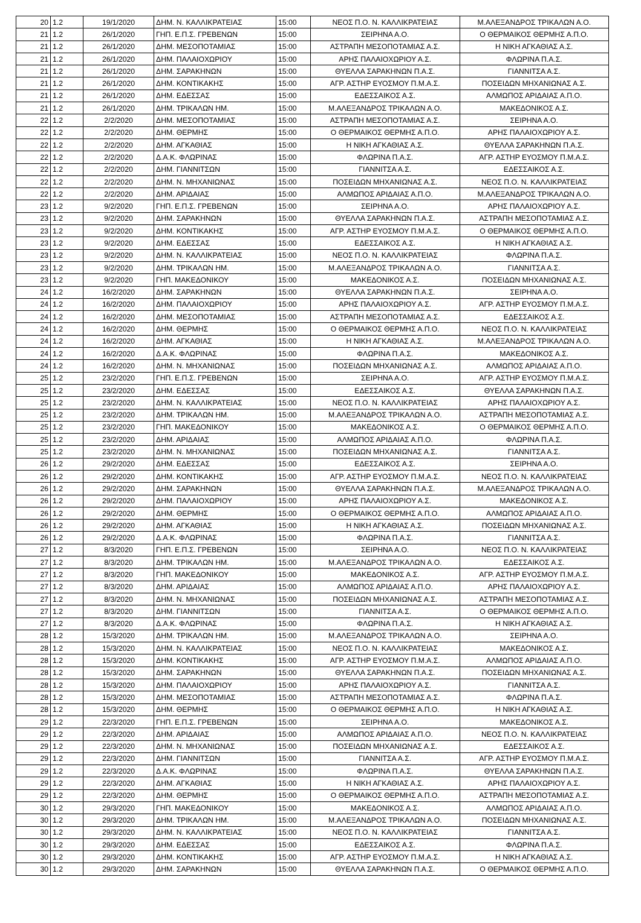| 20 | 1.2 | 19/1/2020 | ΔΗΜ. Ν. ΚΑΛΛΙΚΡΑΤΕΙΑΣ | 15:00 | ΝΕΟΣ Π.Ο. Ν. ΚΑΛΛΙΚΡΑΤΕΙΑΣ | Μ.ΑΛΕΞΑΝΔΡΟΣ ΤΡΙΚΑΛΩΝ Α.Ο. |
| 21 | 1.2 | 26/1/2020 | ΓΗΠ. Ε.Π.Σ. ΓΡΕΒΕΝΩΝ | 15:00 | ΣΕΙΡΗΝΑ Α.Ο. | Ο ΘΕΡΜΑΙΚΟΣ ΘΕΡΜΗΣ Α.Π.Ο. |
| 21 | 1.2 | 26/1/2020 | ΔΗΜ. ΜΕΣΟΠΟΤΑΜΙΑΣ | 15:00 | ΑΣΤΡΑΠΗ ΜΕΣΟΠΟΤΑΜΙΑΣ Α.Σ. | Η ΝΙΚΗ ΑΓΚΑΘΙΑΣ Α.Σ. |
| 21 | 1.2 | 26/1/2020 | ΔΗΜ. ΠΑΛΑΙΟΧΩΡΙΟΥ | 15:00 | ΑΡΗΣ ΠΑΛΑΙΟΧΩΡΙΟΥ Α.Σ. | ΦΛΩΡΙΝΑ Π.Α.Σ. |
| 21 | 1.2 | 26/1/2020 | ΔΗΜ. ΣΑΡΑΚΗΝΩΝ | 15:00 | ΘΥΕΛΛΑ ΣΑΡΑΚΗΝΩΝ Π.Α.Σ. | ΓΙΑΝΝΙΤΣΑ Α.Σ. |
| 21 | 1.2 | 26/1/2020 | ΔΗΜ. ΚΟΝΤΙΚΑΚΗΣ | 15:00 | ΑΓΡ. ΑΣΤΗΡ ΕΥΟΣΜΟΥ Π.Μ.Α.Σ. | ΠΟΣΕΙΔΩΝ ΜΗΧΑΝΙΩΝΑΣ Α.Σ. |
| 21 | 1.2 | 26/1/2020 | ΔΗΜ. ΕΔΕΣΣΑΣ | 15:00 | ΕΔΕΣΣΑΙΚΟΣ Α.Σ. | ΑΛΜΩΠΟΣ ΑΡΙΔΑΙΑΣ Α.Π.Ο. |
| 21 | 1.2 | 26/1/2020 | ΔΗΜ. ΤΡΙΚΑΛΩΝ ΗΜ. | 15:00 | Μ.ΑΛΕΞΑΝΔΡΟΣ ΤΡΙΚΑΛΩΝ Α.Ο. | ΜΑΚΕΔΟΝΙΚΟΣ Α.Σ. |
| 22 | 1.2 | 2/2/2020 | ΔΗΜ. ΜΕΣΟΠΟΤΑΜΙΑΣ | 15:00 | ΑΣΤΡΑΠΗ ΜΕΣΟΠΟΤΑΜΙΑΣ Α.Σ. | ΣΕΙΡΗΝΑ Α.Ο. |
| 22 | 1.2 | 2/2/2020 | ΔΗΜ. ΘΕΡΜΗΣ | 15:00 | Ο ΘΕΡΜΑΙΚΟΣ ΘΕΡΜΗΣ Α.Π.Ο. | ΑΡΗΣ ΠΑΛΑΙΟΧΩΡΙΟΥ Α.Σ. |
| 22 | 1.2 | 2/2/2020 | ΔΗΜ. ΑΓΚΑΘΙΑΣ | 15:00 | Η ΝΙΚΗ ΑΓΚΑΘΙΑΣ Α.Σ. | ΘΥΕΛΛΑ ΣΑΡΑΚΗΝΩΝ Π.Α.Σ. |
| 22 | 1.2 | 2/2/2020 | Δ.Α.Κ. ΦΛΩΡΙΝΑΣ | 15:00 | ΦΛΩΡΙΝΑ Π.Α.Σ. | ΑΓΡ. ΑΣΤΗΡ ΕΥΟΣΜΟΥ Π.Μ.Α.Σ. |
| 22 | 1.2 | 2/2/2020 | ΔΗΜ. ΓΙΑΝΝΙΤΣΩΝ | 15:00 | ΓΙΑΝΝΙΤΣΑ Α.Σ. | ΕΔΕΣΣΑΙΚΟΣ Α.Σ. |
| 22 | 1.2 | 2/2/2020 | ΔΗΜ. Ν. ΜΗΧΑΝΙΩΝΑΣ | 15:00 | ΠΟΣΕΙΔΩΝ ΜΗΧΑΝΙΩΝΑΣ Α.Σ. | ΝΕΟΣ Π.Ο. Ν. ΚΑΛΛΙΚΡΑΤΕΙΑΣ |
| 22 | 1.2 | 2/2/2020 | ΔΗΜ. ΑΡΙΔΑΙΑΣ | 15:00 | ΑΛΜΩΠΟΣ ΑΡΙΔΑΙΑΣ Α.Π.Ο. | Μ.ΑΛΕΞΑΝΔΡΟΣ ΤΡΙΚΑΛΩΝ Α.Ο. |
| 23 | 1.2 | 9/2/2020 | ΓΗΠ. Ε.Π.Σ. ΓΡΕΒΕΝΩΝ | 15:00 | ΣΕΙΡΗΝΑ Α.Ο. | ΑΡΗΣ ΠΑΛΑΙΟΧΩΡΙΟΥ Α.Σ. |
| 23 | 1.2 | 9/2/2020 | ΔΗΜ. ΣΑΡΑΚΗΝΩΝ | 15:00 | ΘΥΕΛΛΑ ΣΑΡΑΚΗΝΩΝ Π.Α.Σ. | ΑΣΤΡΑΠΗ ΜΕΣΟΠΟΤΑΜΙΑΣ Α.Σ. |
| 23 | 1.2 | 9/2/2020 | ΔΗΜ. ΚΟΝΤΙΚΑΚΗΣ | 15:00 | ΑΓΡ. ΑΣΤΗΡ ΕΥΟΣΜΟΥ Π.Μ.Α.Σ. | Ο ΘΕΡΜΑΙΚΟΣ ΘΕΡΜΗΣ Α.Π.Ο. |
| 23 | 1.2 | 9/2/2020 | ΔΗΜ. ΕΔΕΣΣΑΣ | 15:00 | ΕΔΕΣΣΑΙΚΟΣ Α.Σ. | Η ΝΙΚΗ ΑΓΚΑΘΙΑΣ Α.Σ. |
| 23 | 1.2 | 9/2/2020 | ΔΗΜ. Ν. ΚΑΛΛΙΚΡΑΤΕΙΑΣ | 15:00 | ΝΕΟΣ Π.Ο. Ν. ΚΑΛΛΙΚΡΑΤΕΙΑΣ | ΦΛΩΡΙΝΑ Π.Α.Σ. |
| 23 | 1.2 | 9/2/2020 | ΔΗΜ. ΤΡΙΚΑΛΩΝ ΗΜ. | 15:00 | Μ.ΑΛΕΞΑΝΔΡΟΣ ΤΡΙΚΑΛΩΝ Α.Ο. | ΓΙΑΝΝΙΤΣΑ Α.Σ. |
| 23 | 1.2 | 9/2/2020 | ΓΗΠ. ΜΑΚΕΔΟΝΙΚΟΥ | 15:00 | ΜΑΚΕΔΟΝΙΚΟΣ Α.Σ. | ΠΟΣΕΙΔΩΝ ΜΗΧΑΝΙΩΝΑΣ Α.Σ. |
| 24 | 1.2 | 16/2/2020 | ΔΗΜ. ΣΑΡΑΚΗΝΩΝ | 15:00 | ΘΥΕΛΛΑ ΣΑΡΑΚΗΝΩΝ Π.Α.Σ. | ΣΕΙΡΗΝΑ Α.Ο. |
| 24 | 1.2 | 16/2/2020 | ΔΗΜ. ΠΑΛΑΙΟΧΩΡΙΟΥ | 15:00 | ΑΡΗΣ ΠΑΛΑΙΟΧΩΡΙΟΥ Α.Σ. | ΑΓΡ. ΑΣΤΗΡ ΕΥΟΣΜΟΥ Π.Μ.Α.Σ. |
| 24 | 1.2 | 16/2/2020 | ΔΗΜ. ΜΕΣΟΠΟΤΑΜΙΑΣ | 15:00 | ΑΣΤΡΑΠΗ ΜΕΣΟΠΟΤΑΜΙΑΣ Α.Σ. | ΕΔΕΣΣΑΙΚΟΣ Α.Σ. |
| 24 | 1.2 | 16/2/2020 | ΔΗΜ. ΘΕΡΜΗΣ | 15:00 | Ο ΘΕΡΜΑΙΚΟΣ ΘΕΡΜΗΣ Α.Π.Ο. | ΝΕΟΣ Π.Ο. Ν. ΚΑΛΛΙΚΡΑΤΕΙΑΣ |
| 24 | 1.2 | 16/2/2020 | ΔΗΜ. ΑΓΚΑΘΙΑΣ | 15:00 | Η ΝΙΚΗ ΑΓΚΑΘΙΑΣ Α.Σ. | Μ.ΑΛΕΞΑΝΔΡΟΣ ΤΡΙΚΑΛΩΝ Α.Ο. |
| 24 | 1.2 | 16/2/2020 | Δ.Α.Κ. ΦΛΩΡΙΝΑΣ | 15:00 | ΦΛΩΡΙΝΑ Π.Α.Σ. | ΜΑΚΕΔΟΝΙΚΟΣ Α.Σ. |
| 24 | 1.2 | 16/2/2020 | ΔΗΜ. Ν. ΜΗΧΑΝΙΩΝΑΣ | 15:00 | ΠΟΣΕΙΔΩΝ ΜΗΧΑΝΙΩΝΑΣ Α.Σ. | ΑΛΜΩΠΟΣ ΑΡΙΔΑΙΑΣ Α.Π.Ο. |
| 25 | 1.2 | 23/2/2020 | ΓΗΠ. Ε.Π.Σ. ΓΡΕΒΕΝΩΝ | 15:00 | ΣΕΙΡΗΝΑ Α.Ο. | ΑΓΡ. ΑΣΤΗΡ ΕΥΟΣΜΟΥ Π.Μ.Α.Σ. |
| 25 | 1.2 | 23/2/2020 | ΔΗΜ. ΕΔΕΣΣΑΣ | 15:00 | ΕΔΕΣΣΑΙΚΟΣ Α.Σ. | ΘΥΕΛΛΑ ΣΑΡΑΚΗΝΩΝ Π.Α.Σ. |
| 25 | 1.2 | 23/2/2020 | ΔΗΜ. Ν. ΚΑΛΛΙΚΡΑΤΕΙΑΣ | 15:00 | ΝΕΟΣ Π.Ο. Ν. ΚΑΛΛΙΚΡΑΤΕΙΑΣ | ΑΡΗΣ ΠΑΛΑΙΟΧΩΡΙΟΥ Α.Σ. |
| 25 | 1.2 | 23/2/2020 | ΔΗΜ. ΤΡΙΚΑΛΩΝ ΗΜ. | 15:00 | Μ.ΑΛΕΞΑΝΔΡΟΣ ΤΡΙΚΑΛΩΝ Α.Ο. | ΑΣΤΡΑΠΗ ΜΕΣΟΠΟΤΑΜΙΑΣ Α.Σ. |
| 25 | 1.2 | 23/2/2020 | ΓΗΠ. ΜΑΚΕΔΟΝΙΚΟΥ | 15:00 | ΜΑΚΕΔΟΝΙΚΟΣ Α.Σ. | Ο ΘΕΡΜΑΙΚΟΣ ΘΕΡΜΗΣ Α.Π.Ο. |
| 25 | 1.2 | 23/2/2020 | ΔΗΜ. ΑΡΙΔΑΙΑΣ | 15:00 | ΑΛΜΩΠΟΣ ΑΡΙΔΑΙΑΣ Α.Π.Ο. | ΦΛΩΡΙΝΑ Π.Α.Σ. |
| 25 | 1.2 | 23/2/2020 | ΔΗΜ. Ν. ΜΗΧΑΝΙΩΝΑΣ | 15:00 | ΠΟΣΕΙΔΩΝ ΜΗΧΑΝΙΩΝΑΣ Α.Σ. | ΓΙΑΝΝΙΤΣΑ Α.Σ. |
| 26 | 1.2 | 29/2/2020 | ΔΗΜ. ΕΔΕΣΣΑΣ | 15:00 | ΕΔΕΣΣΑΙΚΟΣ Α.Σ. | ΣΕΙΡΗΝΑ Α.Ο. |
| 26 | 1.2 | 29/2/2020 | ΔΗΜ. ΚΟΝΤΙΚΑΚΗΣ | 15:00 | ΑΓΡ. ΑΣΤΗΡ ΕΥΟΣΜΟΥ Π.Μ.Α.Σ. | ΝΕΟΣ Π.Ο. Ν. ΚΑΛΛΙΚΡΑΤΕΙΑΣ |
| 26 | 1.2 | 29/2/2020 | ΔΗΜ. ΣΑΡΑΚΗΝΩΝ | 15:00 | ΘΥΕΛΛΑ ΣΑΡΑΚΗΝΩΝ Π.Α.Σ. | Μ.ΑΛΕΞΑΝΔΡΟΣ ΤΡΙΚΑΛΩΝ Α.Ο. |
| 26 | 1.2 | 29/2/2020 | ΔΗΜ. ΠΑΛΑΙΟΧΩΡΙΟΥ | 15:00 | ΑΡΗΣ ΠΑΛΑΙΟΧΩΡΙΟΥ Α.Σ. | ΜΑΚΕΔΟΝΙΚΟΣ Α.Σ. |
| 26 | 1.2 | 29/2/2020 | ΔΗΜ. ΘΕΡΜΗΣ | 15:00 | Ο ΘΕΡΜΑΙΚΟΣ ΘΕΡΜΗΣ Α.Π.Ο. | ΑΛΜΩΠΟΣ ΑΡΙΔΑΙΑΣ Α.Π.Ο. |
| 26 | 1.2 | 29/2/2020 | ΔΗΜ. ΑΓΚΑΘΙΑΣ | 15:00 | Η ΝΙΚΗ ΑΓΚΑΘΙΑΣ Α.Σ. | ΠΟΣΕΙΔΩΝ ΜΗΧΑΝΙΩΝΑΣ Α.Σ. |
| 26 | 1.2 | 29/2/2020 | Δ.Α.Κ. ΦΛΩΡΙΝΑΣ | 15:00 | ΦΛΩΡΙΝΑ Π.Α.Σ. | ΓΙΑΝΝΙΤΣΑ Α.Σ. |
| 27 | 1.2 | 8/3/2020 | ΓΗΠ. Ε.Π.Σ. ΓΡΕΒΕΝΩΝ | 15:00 | ΣΕΙΡΗΝΑ Α.Ο. | ΝΕΟΣ Π.Ο. Ν. ΚΑΛΛΙΚΡΑΤΕΙΑΣ |
| 27 | 1.2 | 8/3/2020 | ΔΗΜ. ΤΡΙΚΑΛΩΝ ΗΜ. | 15:00 | Μ.ΑΛΕΞΑΝΔΡΟΣ ΤΡΙΚΑΛΩΝ Α.Ο. | ΕΔΕΣΣΑΙΚΟΣ Α.Σ. |
| 27 | 1.2 | 8/3/2020 | ΓΗΠ. ΜΑΚΕΔΟΝΙΚΟΥ | 15:00 | ΜΑΚΕΔΟΝΙΚΟΣ Α.Σ. | ΑΓΡ. ΑΣΤΗΡ ΕΥΟΣΜΟΥ Π.Μ.Α.Σ. |
| 27 | 1.2 | 8/3/2020 | ΔΗΜ. ΑΡΙΔΑΙΑΣ | 15:00 | ΑΛΜΩΠΟΣ ΑΡΙΔΑΙΑΣ Α.Π.Ο. | ΑΡΗΣ ΠΑΛΑΙΟΧΩΡΙΟΥ Α.Σ. |
| 27 | 1.2 | 8/3/2020 | ΔΗΜ. Ν. ΜΗΧΑΝΙΩΝΑΣ | 15:00 | ΠΟΣΕΙΔΩΝ ΜΗΧΑΝΙΩΝΑΣ Α.Σ. | ΑΣΤΡΑΠΗ ΜΕΣΟΠΟΤΑΜΙΑΣ Α.Σ. |
| 27 | 1.2 | 8/3/2020 | ΔΗΜ. ΓΙΑΝΝΙΤΣΩΝ | 15:00 | ΓΙΑΝΝΙΤΣΑ Α.Σ. | Ο ΘΕΡΜΑΙΚΟΣ ΘΕΡΜΗΣ Α.Π.Ο. |
| 27 | 1.2 | 8/3/2020 | Δ.Α.Κ. ΦΛΩΡΙΝΑΣ | 15:00 | ΦΛΩΡΙΝΑ Π.Α.Σ. | Η ΝΙΚΗ ΑΓΚΑΘΙΑΣ Α.Σ. |
| 28 | 1.2 | 15/3/2020 | ΔΗΜ. ΤΡΙΚΑΛΩΝ ΗΜ. | 15:00 | Μ.ΑΛΕΞΑΝΔΡΟΣ ΤΡΙΚΑΛΩΝ Α.Ο. | ΣΕΙΡΗΝΑ Α.Ο. |
| 28 | 1.2 | 15/3/2020 | ΔΗΜ. Ν. ΚΑΛΛΙΚΡΑΤΕΙΑΣ | 15:00 | ΝΕΟΣ Π.Ο. Ν. ΚΑΛΛΙΚΡΑΤΕΙΑΣ | ΜΑΚΕΔΟΝΙΚΟΣ Α.Σ. |
| 28 | 1.2 | 15/3/2020 | ΔΗΜ. ΚΟΝΤΙΚΑΚΗΣ | 15:00 | ΑΓΡ. ΑΣΤΗΡ ΕΥΟΣΜΟΥ Π.Μ.Α.Σ. | ΑΛΜΩΠΟΣ ΑΡΙΔΑΙΑΣ Α.Π.Ο. |
| 28 | 1.2 | 15/3/2020 | ΔΗΜ. ΣΑΡΑΚΗΝΩΝ | 15:00 | ΘΥΕΛΛΑ ΣΑΡΑΚΗΝΩΝ Π.Α.Σ. | ΠΟΣΕΙΔΩΝ ΜΗΧΑΝΙΩΝΑΣ Α.Σ. |
| 28 | 1.2 | 15/3/2020 | ΔΗΜ. ΠΑΛΑΙΟΧΩΡΙΟΥ | 15:00 | ΑΡΗΣ ΠΑΛΑΙΟΧΩΡΙΟΥ Α.Σ. | ΓΙΑΝΝΙΤΣΑ Α.Σ. |
| 28 | 1.2 | 15/3/2020 | ΔΗΜ. ΜΕΣΟΠΟΤΑΜΙΑΣ | 15:00 | ΑΣΤΡΑΠΗ ΜΕΣΟΠΟΤΑΜΙΑΣ Α.Σ. | ΦΛΩΡΙΝΑ Π.Α.Σ. |
| 28 | 1.2 | 15/3/2020 | ΔΗΜ. ΘΕΡΜΗΣ | 15:00 | Ο ΘΕΡΜΑΙΚΟΣ ΘΕΡΜΗΣ Α.Π.Ο. | Η ΝΙΚΗ ΑΓΚΑΘΙΑΣ Α.Σ. |
| 29 | 1.2 | 22/3/2020 | ΓΗΠ. Ε.Π.Σ. ΓΡΕΒΕΝΩΝ | 15:00 | ΣΕΙΡΗΝΑ Α.Ο. | ΜΑΚΕΔΟΝΙΚΟΣ Α.Σ. |
| 29 | 1.2 | 22/3/2020 | ΔΗΜ. ΑΡΙΔΑΙΑΣ | 15:00 | ΑΛΜΩΠΟΣ ΑΡΙΔΑΙΑΣ Α.Π.Ο. | ΝΕΟΣ Π.Ο. Ν. ΚΑΛΛΙΚΡΑΤΕΙΑΣ |
| 29 | 1.2 | 22/3/2020 | ΔΗΜ. Ν. ΜΗΧΑΝΙΩΝΑΣ | 15:00 | ΠΟΣΕΙΔΩΝ ΜΗΧΑΝΙΩΝΑΣ Α.Σ. | ΕΔΕΣΣΑΙΚΟΣ Α.Σ. |
| 29 | 1.2 | 22/3/2020 | ΔΗΜ. ΓΙΑΝΝΙΤΣΩΝ | 15:00 | ΓΙΑΝΝΙΤΣΑ Α.Σ. | ΑΓΡ. ΑΣΤΗΡ ΕΥΟΣΜΟΥ Π.Μ.Α.Σ. |
| 29 | 1.2 | 22/3/2020 | Δ.Α.Κ. ΦΛΩΡΙΝΑΣ | 15:00 | ΦΛΩΡΙΝΑ Π.Α.Σ. | ΘΥΕΛΛΑ ΣΑΡΑΚΗΝΩΝ Π.Α.Σ. |
| 29 | 1.2 | 22/3/2020 | ΔΗΜ. ΑΓΚΑΘΙΑΣ | 15:00 | Η ΝΙΚΗ ΑΓΚΑΘΙΑΣ Α.Σ. | ΑΡΗΣ ΠΑΛΑΙΟΧΩΡΙΟΥ Α.Σ. |
| 29 | 1.2 | 22/3/2020 | ΔΗΜ. ΘΕΡΜΗΣ | 15:00 | Ο ΘΕΡΜΑΙΚΟΣ ΘΕΡΜΗΣ Α.Π.Ο. | ΑΣΤΡΑΠΗ ΜΕΣΟΠΟΤΑΜΙΑΣ Α.Σ. |
| 30 | 1.2 | 29/3/2020 | ΓΗΠ. ΜΑΚΕΔΟΝΙΚΟΥ | 15:00 | ΜΑΚΕΔΟΝΙΚΟΣ Α.Σ. | ΑΛΜΩΠΟΣ ΑΡΙΔΑΙΑΣ Α.Π.Ο. |
| 30 | 1.2 | 29/3/2020 | ΔΗΜ. ΤΡΙΚΑΛΩΝ ΗΜ. | 15:00 | Μ.ΑΛΕΞΑΝΔΡΟΣ ΤΡΙΚΑΛΩΝ Α.Ο. | ΠΟΣΕΙΔΩΝ ΜΗΧΑΝΙΩΝΑΣ Α.Σ. |
| 30 | 1.2 | 29/3/2020 | ΔΗΜ. Ν. ΚΑΛΛΙΚΡΑΤΕΙΑΣ | 15:00 | ΝΕΟΣ Π.Ο. Ν. ΚΑΛΛΙΚΡΑΤΕΙΑΣ | ΓΙΑΝΝΙΤΣΑ Α.Σ. |
| 30 | 1.2 | 29/3/2020 | ΔΗΜ. ΕΔΕΣΣΑΣ | 15:00 | ΕΔΕΣΣΑΙΚΟΣ Α.Σ. | ΦΛΩΡΙΝΑ Π.Α.Σ. |
| 30 | 1.2 | 29/3/2020 | ΔΗΜ. ΚΟΝΤΙΚΑΚΗΣ | 15:00 | ΑΓΡ. ΑΣΤΗΡ ΕΥΟΣΜΟΥ Π.Μ.Α.Σ. | Η ΝΙΚΗ ΑΓΚΑΘΙΑΣ Α.Σ. |
| 30 | 1.2 | 29/3/2020 | ΔΗΜ. ΣΑΡΑΚΗΝΩΝ | 15:00 | ΘΥΕΛΛΑ ΣΑΡΑΚΗΝΩΝ Π.Α.Σ. | Ο ΘΕΡΜΑΙΚΟΣ ΘΕΡΜΗΣ Α.Π.Ο. |